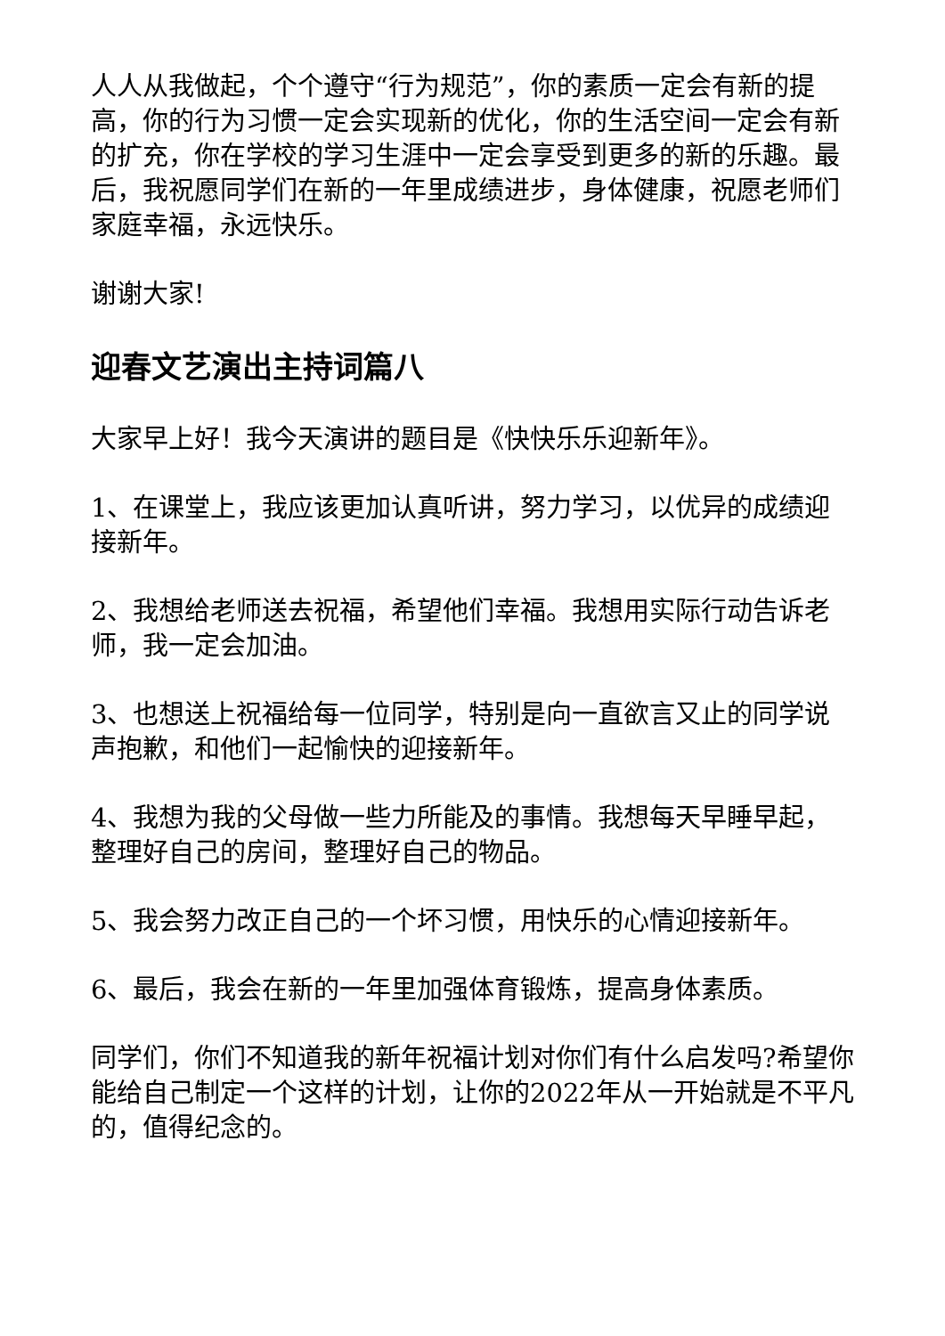人人从我做起，个个遵守“行为规范”，你的素质一定会有新的提高，你的行为习惯一定会实现新的优化，你的生活空间一定会有新的扩充，你在学校的学习生涯中一定会享受到更多的新的乐趣。最后，我祝愿同学们在新的一年里成绩进步，身体健康，祝愿老师们家庭幸福，永远快乐。
谢谢大家!
迎春文艺演出主持词篇八
大家早上好！我今天演讲的题目是《快快乐乐迎新年》。
1、在课堂上，我应该更加认真听讲，努力学习，以优异的成绩迎接新年。
2、我想给老师送去祝福，希望他们幸福。我想用实际行动告诉老师，我一定会加油。
3、也想送上祝福给每一位同学，特别是向一直欲言又止的同学说声抱歉，和他们一起愉快的迎接新年。
4、我想为我的父母做一些力所能及的事情。我想每天早睡早起，整理好自己的房间，整理好自己的物品。
5、我会努力改正自己的一个坏习惯，用快乐的心情迎接新年。
6、最后，我会在新的一年里加强体育锻炼，提高身体素质。
同学们，你们不知道我的新年祝福计划对你们有什么启发吗?希望你能给自己制定一个这样的计划，让你的2022年从一开始就是不平凡的，值得纪念的。